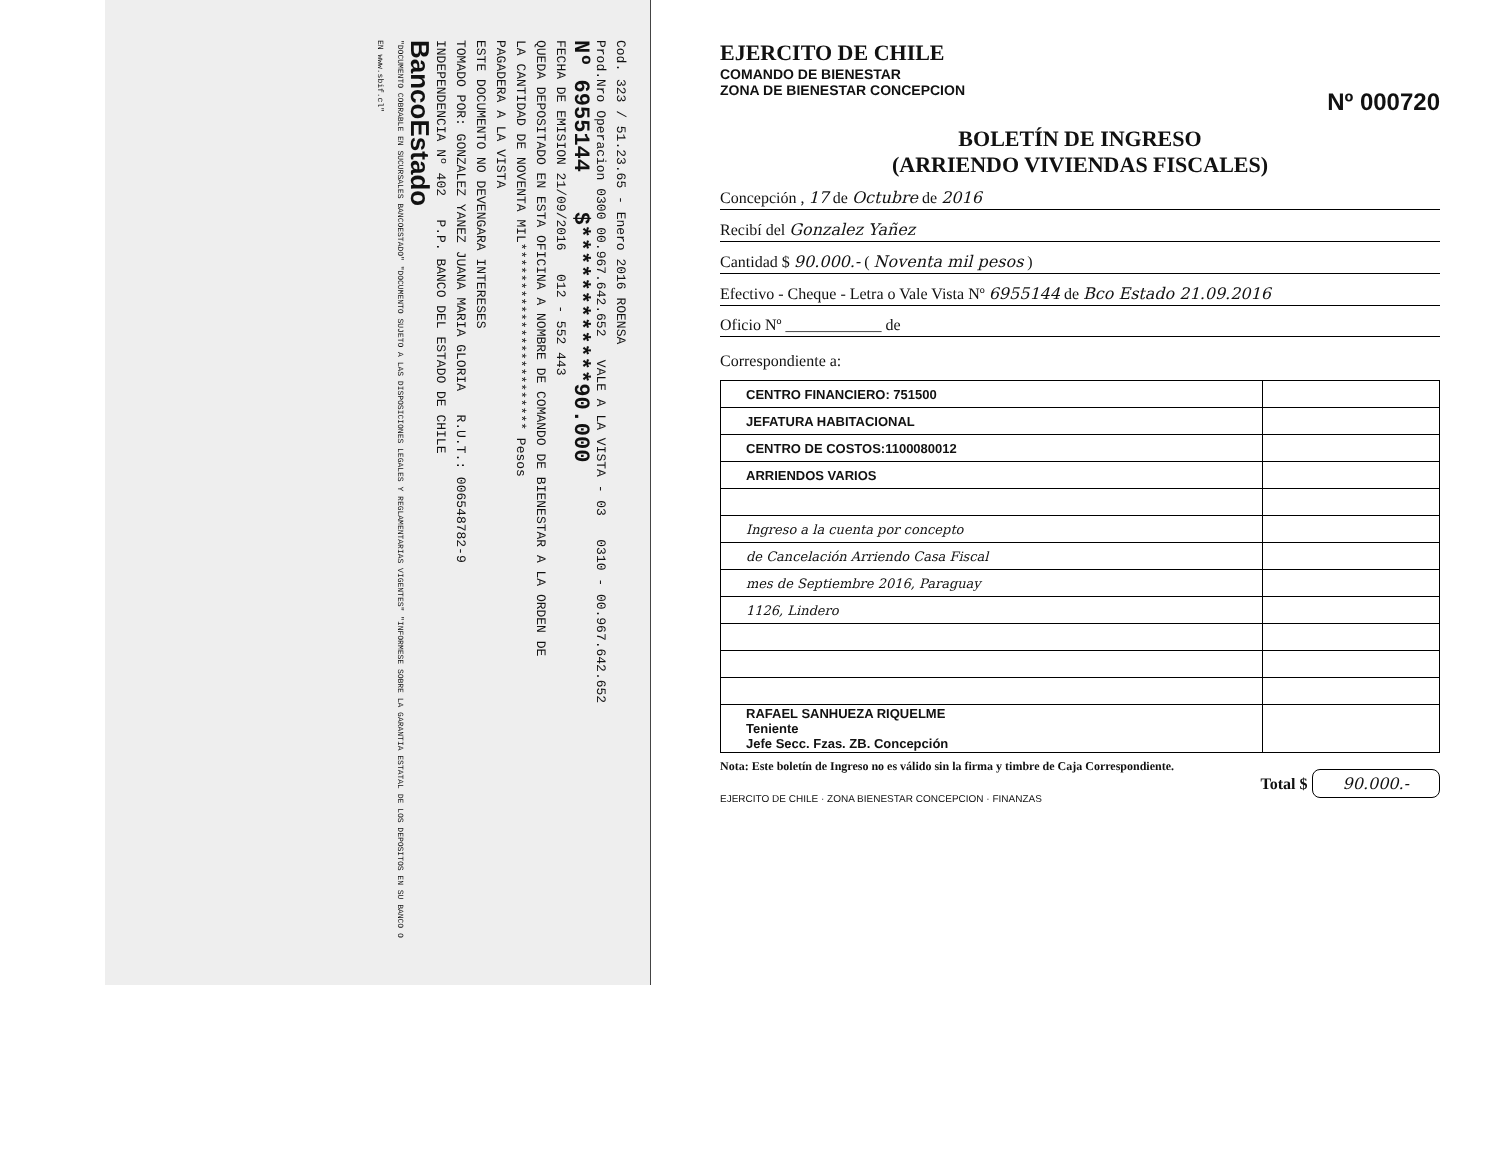Cod. 323 / 51.23.65 - Enero 2016 ROENSA
Prod.Nro Operacion 0300 00.967.642.652 VALE A LA VISTA - 03 0310 - 00.967.642.652
Nº 6955144 $************90.000
FECHA DE EMISION 21/09/2016 012 - 552 443
QUEDA DEPOSITADO EN ESTA OFICINA A NOMBRE DE COMANDO DE BIENESTAR A LA ORDEN DE
LA CANTIDAD DE NOVENTA MIL************************ Pesos
PAGADERA A LA VISTA
ESTE DOCUMENTO NO DEVENGARA INTERESES
TOMADO POR: GONZALEZ YANEZ JUANA MARIA GLORIA R.U.T.: 006548782-9
INDEPENDENCIA Nº 402 P.P. BANCO DEL ESTADO DE CHILE
BancoEstado
"DOCUMENTO COBRABLE EN SUCURSALES BANCOESTADO" "DOCUMENTO SUJETO A LAS DISPOSICIONES LEGALES Y REGLAMENTARIAS VIGENTES" "INFORMESE SOBRE LA GARANTIA ESTATAL DE LOS DEPOSITOS EN SU BANCO O EN www.sbif.cl"
EJERCITO DE CHILE
COMANDO DE BIENESTAR
ZONA DE BIENESTAR CONCEPCION
Nº 000720
BOLETÍN DE INGRESO
(ARRIENDO VIVIENDAS FISCALES)
Concepción , 17 de Octubre de 2016
Recibí del Gonzalez Yañez
Cantidad $ 90.000.- ( Noventa mil pesos )
Efectivo - Cheque - Letra o Vale Vista Nº 6955144 de Bco Estado 21.09.2016
Oficio Nº ____________ de
Correspondiente a:
| CENTRO FINANCIERO: 751500 | |
| JEFATURA HABITACIONAL | |
| CENTRO DE COSTOS:1100080012 | |
| ARRIENDOS VARIOS | |
| Ingreso a la cuenta por concepto | |
| de Cancelación Arriendo Casa Fiscal | |
| mes de Septiembre 2016, Paraguay | |
| 1126, Lindero | |
| RAFAEL SANHUEZA RIQUELME Teniente Jefe Secc. Fzas. ZB. Concepción | |
Nota: Este boletín de Ingreso no es válido sin la firma y timbre de Caja Correspondiente.
Total $ 90.000.-
EJERCITO DE CHILE · ZONA BIENESTAR CONCEPCION · FINANZAS